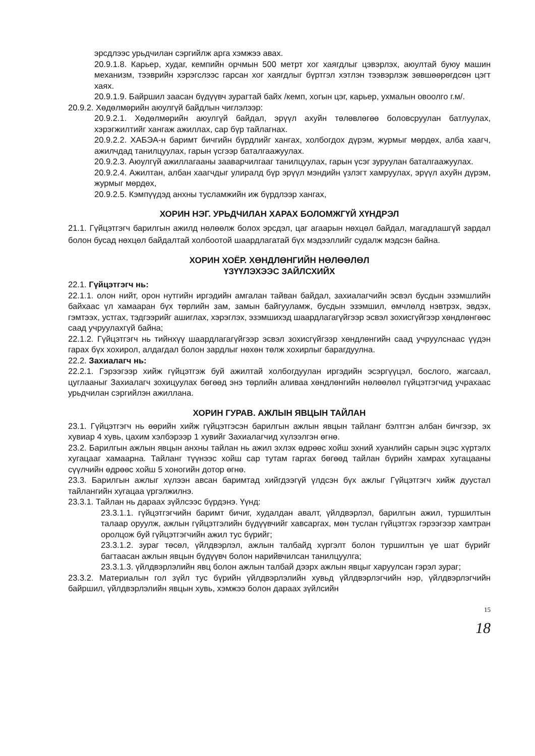эрсдлээс урьдчилан сэргийлж арга хэмжээ авах.
20.9.1.8. Карьер, худаг, кемпийн орчмын 500 метрт хог хаягдлыг цэвэрлэх, аюултай буюу машин механизм, тээврийн хэрэгслээс гарсан хог хаягдлыг бүртгэл хэтлэн тээвэрлэж зөвшөөрөгдсөн цэгт хаях.
20.9.1.9. Байршил заасан бүдүүвч зурагтай байх /кемп, хогын цэг, карьер, ухмалын овоолго г.м/.
20.9.2. Хөдөлмөрийн аюулгүй байдлын чиглэлээр:
20.9.2.1. Хөдөлмөрийн аюулгүй байдал, эрүүл ахуйн төлөвлөгөө боловсруулан батлуулах, хэрэгжилтийг хангаж ажиллах, сар бүр тайлагнах.
20.9.2.2. ХАБЭА-н баримт бичгийн бүрдлийг хангах, холбогдох дүрэм, журмыг мөрдөх, алба хаагч, ажилчдад танилцуулах, гарын үсгээр баталгаажуулах.
20.9.2.3. Аюулгүй ажиллагааны зааварчилгааг танилцуулах, гарын үсэг зуруулан баталгаажуулах.
20.9.2.4. Ажилтан, албан хаагчдыг улиралд бүр эрүүл мэндийн үзлэгт хамруулах, эрүүл ахуйн дүрэм, журмыг мөрдөх,
20.9.2.5. Кэмпүүдэд анхны тусламжийн иж бүрдлээр хангах,
ХОРИН НЭГ. УРЬДЧИЛАН ХАРАХ БОЛОМЖГҮЙ ХҮНДРЭЛ
21.1. Гүйцэтгэгч барилгын ажилд нөлөөлж болох эрсдэл, цаг агаарын нөхцөл байдал, магадлашгүй зардал болон бусад нөхцөл байдалтай холбоотой шаардлагатай бүх мэдээллийг судалж мэдсэн байна.
ХОРИН ХОЁР. ХӨНДЛӨНГИЙН НӨЛӨӨЛӨЛ
ҮЗҮҮЛЭХЭЭС ЗАЙЛСХИЙХ
22.1. Гүйцэтгэгч нь:
22.1.1. олон нийт, орон нутгийн иргэдийн амгалан тайван байдал, захиалагчийн эсвэл бусдын эзэмшлийн байхаас үл хамааран бүх төрлийн зам, замын байгууламж, бусдын эзэмшил, өмчлөлд нэвтрэх, эвдэх, гэмтээх, устгах, тэдгээрийг ашиглах, хэрэглэх, эзэмшихэд шаардлагагүйгээр эсвэл зохисгүйгээр хөндлөнгөөс саад учруулахгүй байна;
22.1.2. Гүйцэтгэгч нь тийнхүү шаардлагагүйгээр эсвэл зохисгүйгээр хөндлөнгийн саад учруулснаас үүдэн гарах бүх хохирол, алдагдал болон зардлыг нөхөн төлж хохирлыг барагдуулна.
22.2. Захиалагч нь:
22.2.1. Гэрээгээр хийж гүйцэтгэж буй ажилтай холбогдуулан иргэдийн эсэргүүцэл, бослого, жагсаал, цуглааныг Захиалагч зохицуулах бөгөөд энэ төрлийн аливаа хөндлөнгийн нөлөөлөл гүйцэтгэгчид учрахаас урьдчилан сэргийлэн ажиллана.
ХОРИН ГУРАВ. АЖЛЫН ЯВЦЫН ТАЙЛАН
23.1. Гүйцэтгэгч нь өөрийн хийж гүйцэтгэсэн барилгын ажлын явцын тайланг бэлтгэн албан бичгээр, эх хувиар 4 хувь, цахим хэлбэрээр 1 хувийг Захиалагчид хүлээлгэн өгнө.
23.2. Барилгын ажлын явцын анхны тайлан нь ажил эхлэх өдрөөс хойш эхний хуанлийн сарын эцэс хүртэлх хугацааг хамаарна. Тайланг түүнээс хойш сар тутам гаргах бөгөөд тайлан бүрийн хамрах хугацааны сүүлчийн өдрөөс хойш 5 хоногийн дотор өгнө.
23.3. Барилгын ажлыг хүлээн авсан баримтад хийгдээгүй үлдсэн бүх ажлыг Гүйцэтгэгч хийж дуустал тайлангийн хугацаа үргэлжилнэ.
23.3.1. Тайлан нь дараах зүйлсээс бүрдэнэ. Үүнд:
23.3.1.1. гүйцэтгэгчийн баримт бичиг, худалдан авалт, үйлдвэрлэл, барилгын ажил, туршилтын талаар оруулж, ажлын гүйцэтгэлийн бүдүүвчийг хавсаргах, мөн туслан гүйцэтгэх гэрээгээр хамтран оролцож буй гүйцэтгэгчийн ажил тус бүрийг;
23.3.1.2. зураг төсөл, үйлдвэрлэл, ажлын талбайд хүргэлт болон туршилтын үе шат бүрийг багтаасан ажлын явцын бүдүүвч болон нарийвчилсан танилцуулга;
23.3.1.3. үйлдвэрлэлийн явц болон ажлын талбай дээрх ажлын явцыг харуулсан гэрэл зураг;
23.3.2. Материалын гол зүйл тус бүрийн үйлдвэрлэлийн хувьд үйлдвэрлэгчийн нэр, үйлдвэрлэгчийн байршил, үйлдвэрлэлийн явцын хувь, хэмжээ болон дараах зүйлсийн
15
18